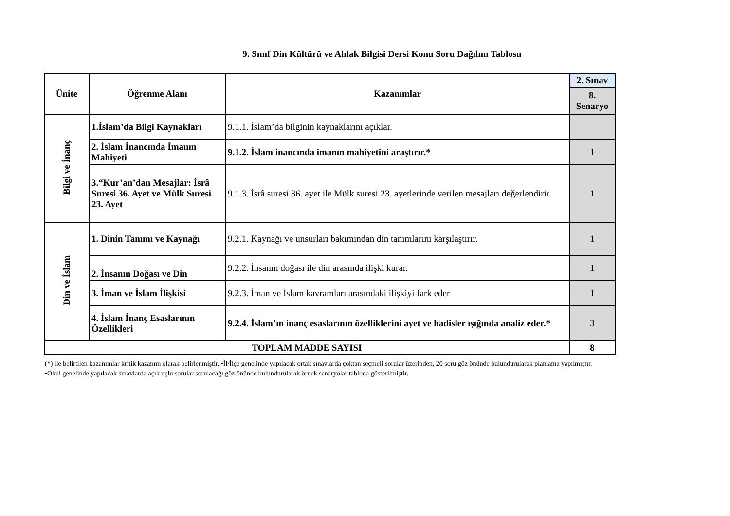9. Sınıf Din Kültürü ve Ahlak Bilgisi Dersi Konu Soru Dağılım Tablosu
| Ünite | Öğrenme Alanı | Kazanımlar | 2. Sınav |
| --- | --- | --- | --- |
| | | | 8. Senaryo |
| Bilgi ve İnanç | 1.İslam’da Bilgi Kaynakları | 9.1.1. İslam’da bilginin kaynaklarını açıklar. | |
| | 2. İslam İnancında İmanın Mahiyeti | 9.1.2. İslam inancında imanın mahiyetini araştırır.* | 1 |
| | 3.“Kur’an’dan Mesajlar: İsrâ Suresi 36. Ayet ve Mülk Suresi 23. Ayet | 9.1.3. İsrâ suresi 36. ayet ile Mülk suresi 23. ayetlerinde verilen mesajları değerlendirir. | 1 |
| Din ve İslam | 1. Dinin Tanımı ve Kaynağı | 9.2.1. Kaynağı ve unsurları bakımından din tanımlarını karşılaştırır. | 1 |
| | 2. İnsanın Doğası ve Din | 9.2.2. İnsanın doğası ile din arasında ilişki kurar. | 1 |
| | 3. İman ve İslam İlişkisi | 9.2.3. İman ve İslam kavramları arasındaki ilişkiyi fark eder | 1 |
| | 4. İslam İnanç Esaslarının Özellikleri | 9.2.4. İslam’ın inanç esaslarının özelliklerini ayet ve hadisler ışığında analiz eder.* | 3 |
| TOPLAM MADDE SAYISI | | | 8 |
(*) ile belirtilen kazanımlar kritik kazanım olarak belirlenmiştir. •İl/İlçe genelinde yapılacak ortak sınavlarda çoktan seçmeli sorular üzerinden, 20 soru göz önünde bulundurularak planlama yapılmıştır.
•Okul genelinde yapılacak sınavlarda açık uçlu sorular sorulacağı göz önünde bulundurularak örnek senaryolar tabloda gösterilmiştir.